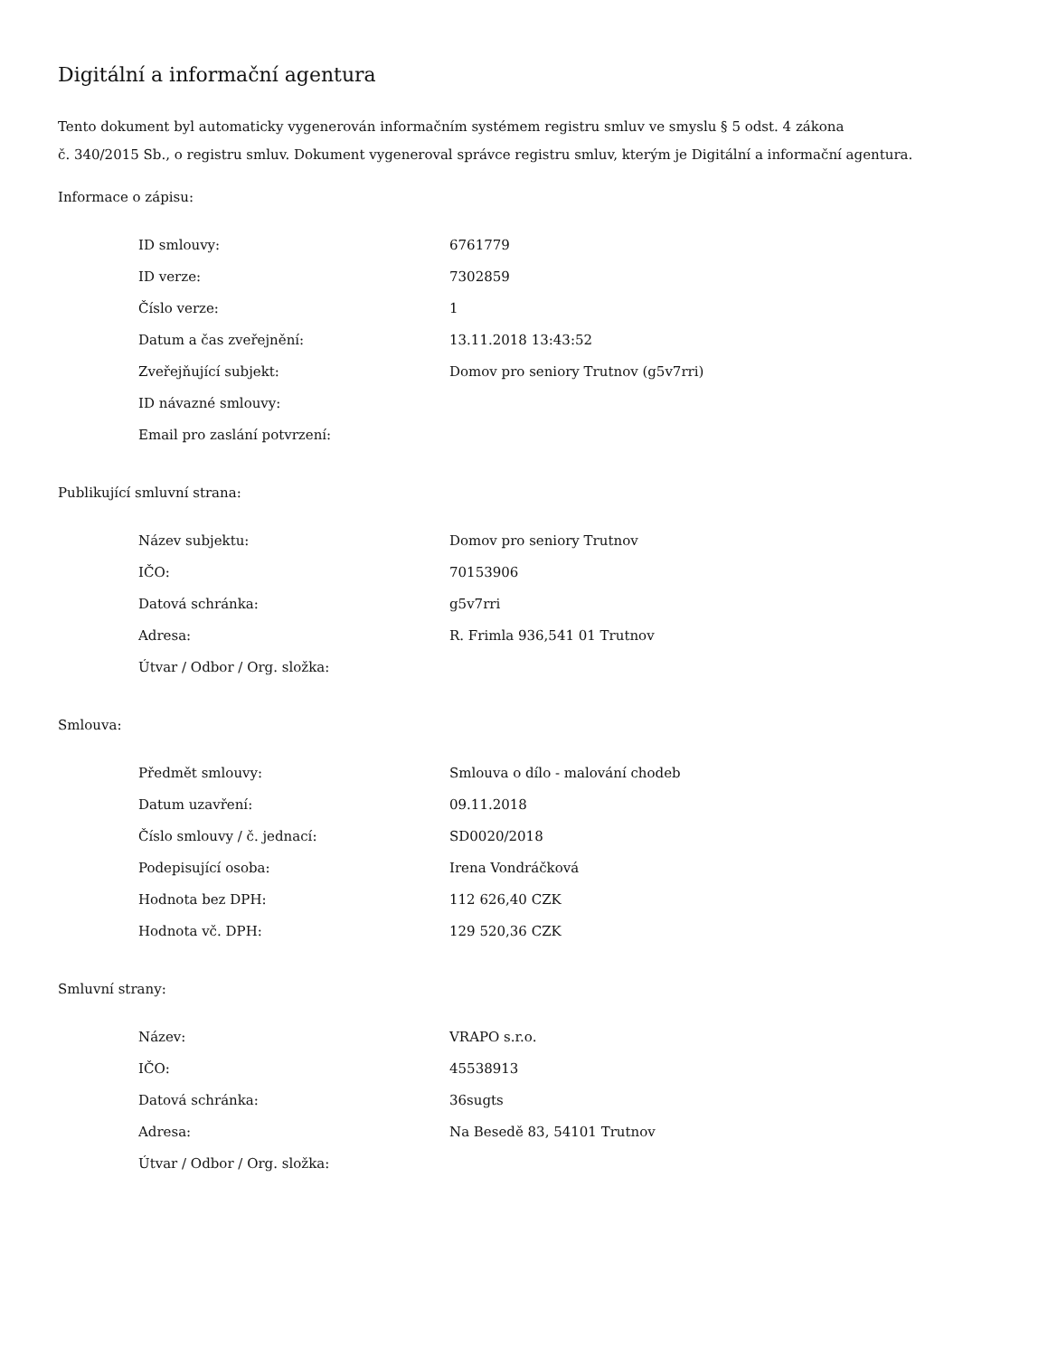Digitální a informační agentura
Tento dokument byl automaticky vygenerován informačním systémem registru smluv ve smyslu § 5 odst. 4 zákona
č. 340/2015 Sb., o registru smluv. Dokument vygeneroval správce registru smluv, kterým je Digitální a informační agentura.
Informace o zápisu:
| ID smlouvy: | 6761779 |
| ID verze: | 7302859 |
| Číslo verze: | 1 |
| Datum a čas zveřejnění: | 13.11.2018 13:43:52 |
| Zveřejňující subjekt: | Domov pro seniory Trutnov (g5v7rri) |
| ID návazné smlouvy: | |
| Email pro zaslání potvrzení: | |
Publikující smluvní strana:
| Název subjektu: | Domov pro seniory Trutnov |
| IČO: | 70153906 |
| Datová schránka: | g5v7rri |
| Adresa: | R. Frimla 936,541 01 Trutnov |
| Útvar / Odbor / Org. složka: | |
Smlouva:
| Předmět smlouvy: | Smlouva o dílo - malování chodeb |
| Datum uzavření: | 09.11.2018 |
| Číslo smlouvy / č. jednací: | SD0020/2018 |
| Podepisující osoba: | Irena Vondráčková |
| Hodnota bez DPH: | 112 626,40 CZK |
| Hodnota vč. DPH: | 129 520,36 CZK |
Smluvní strany:
| Název: | VRAPO s.r.o. |
| IČO: | 45538913 |
| Datová schránka: | 36sugts |
| Adresa: | Na Besedě 83, 54101 Trutnov |
| Útvar / Odbor / Org. složka: | |